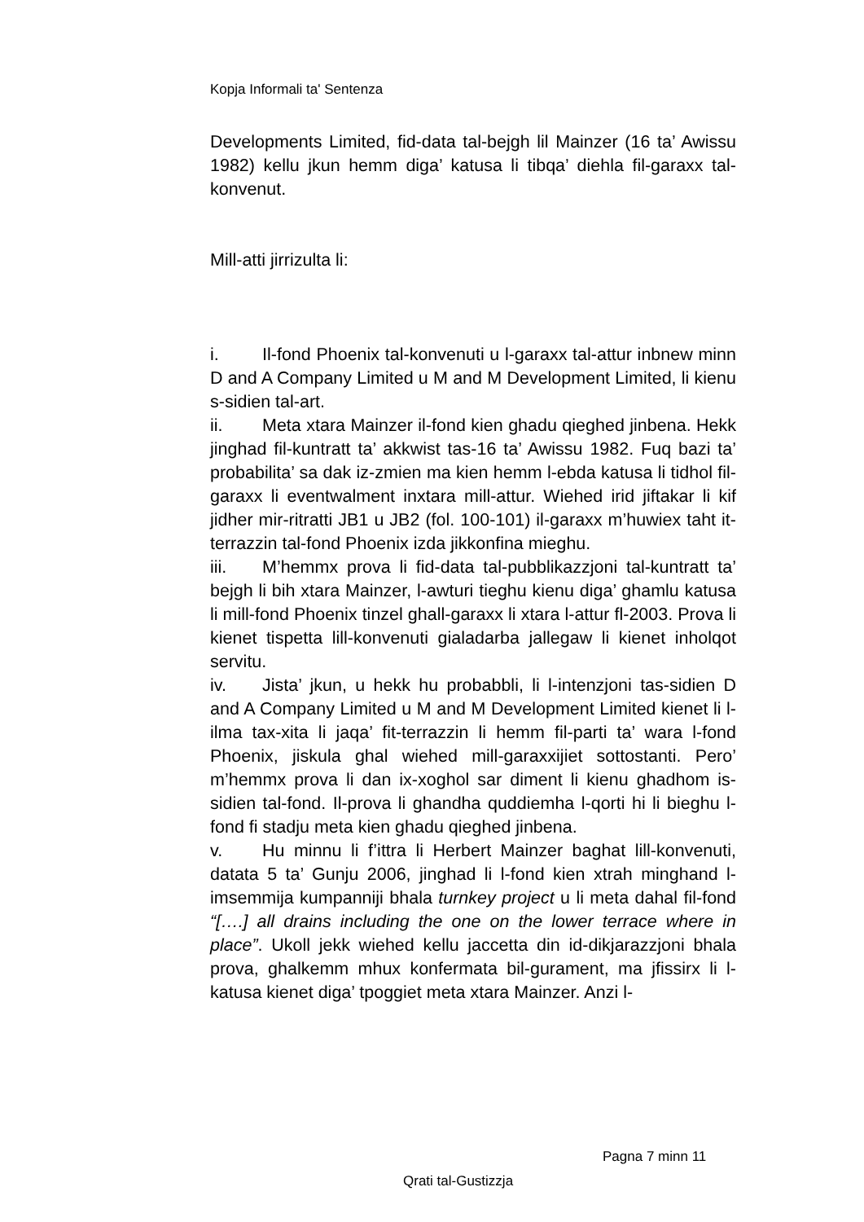Kopja Informali ta' Sentenza
Developments Limited, fid-data tal-bejgh lil Mainzer (16 ta’ Awissu 1982) kellu jkun hemm diga’ katusa li tibqa’ diehla fil-garaxx tal-konvenut.
Mill-atti jirrizulta li:
i. Il-fond Phoenix tal-konvenuti u l-garaxx tal-attur inbnew minn D and A Company Limited u M and M Development Limited, li kienu s-sidien tal-art.
ii. Meta xtara Mainzer il-fond kien ghadu qieghed jinbena. Hekk jinghad fil-kuntratt ta’ akkwist tas-16 ta’ Awissu 1982. Fuq bazi ta’ probabilita’ sa dak iz-zmien ma kien hemm l-ebda katusa li tidhol fil-garaxx li eventwalment inxtara mill-attur. Wiehed irid jiftakar li kif jidher mir-ritratti JB1 u JB2 (fol. 100-101) il-garaxx m’huwiex taht it-terrazzin tal-fond Phoenix izda jikkonfina mieghu.
iii. M’hemmx prova li fid-data tal-pubblikazzjoni tal-kuntratt ta’ bejgh li bih xtara Mainzer, l-awturi tieghu kienu diga’ ghamlu katusa li mill-fond Phoenix tinzel ghall-garaxx li xtara l-attur fl-2003. Prova li kienet tispetta lill-konvenuti gialadarba jallegaw li kienet inholqot servitu.
iv. Jista’ jkun, u hekk hu probabbli, li l-intenzjoni tas-sidien D and A Company Limited u M and M Development Limited kienet li l-ilma tax-xita li jaqa’ fit-terrazzin li hemm fil-parti ta’ wara l-fond Phoenix, jiskula ghal wiehed mill-garaxxijiet sottostanti. Pero’ m’hemmx prova li dan ix-xoghol sar diment li kienu ghadhom is-sidien tal-fond. Il-prova li ghandha quddiemha l-qorti hi li bieghu l-fond fi stadju meta kien ghadu qieghed jinbena.
v. Hu minnu li f’ittra li Herbert Mainzer baghat lill-konvenuti, datata 5 ta’ Gunju 2006, jinghad li l-fond kien xtrah minghand l-imsemmija kumpanniji bhala turnkey project u li meta dahal fil-fond “[….] all drains including the one on the lower terrace where in place”. Ukoll jekk wiehed kellu jaccetta din id-dikjarazzjoni bhala prova, ghalkemm mhux konfermata bil-gurament, ma jfissirx li l-katusa kienet diga’ tpoggiet meta xtara Mainzer. Anzi l-
Pagna 7 minn 11
Qrati tal-Gustizzja